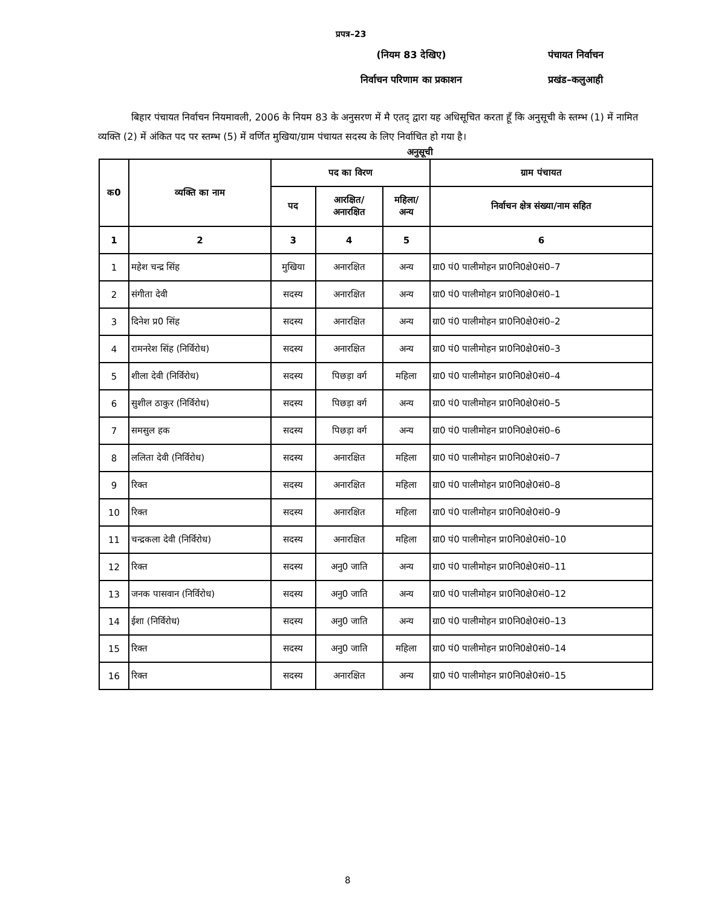प्रपत्र–23
(नियम 83 देखिए)
निर्वाचन परिणाम का प्रकाशन
पंचायत निर्वाचन
प्रखंड–कलुआही
बिहार पंचायत निर्वाचन नियमावली, 2006 के नियम 83 के अनुसरण में मै एतद् द्वारा यह अधिसूचित करता हूँ कि अनुसूची के स्तम्भ (1) में नामित व्यक्ति (2) में अंकित पद पर स्तम्भ (5) में वर्णित मुखिया/ग्राम पंचायत सदस्य के लिए निर्वाचित हो गया है।
अनुसूची
| क0 | व्यक्ति का नाम | पद का विरण | | | ग्राम पंचायत |
| --- | --- | --- | --- | --- | --- |
| | | पद | आरक्षित/ अनारक्षित | महिला/ अन्य | निर्वाचन क्षेत्र संख्या/नाम सहित |
| 1 | 2 | 3 | 4 | 5 | 6 |
| 1 | महेश चन्द्र सिंह | मुखिया | अनारक्षित | अन्य | ग्रा0 पं0 पालीमोहन प्रा0नि0क्षे0सं0–7 |
| 2 | संगीता देवी | सदस्य | अनारक्षित | अन्य | ग्रा0 पं0 पालीमोहन प्रा0नि0क्षे0सं0–1 |
| 3 | दिनेश प्र0 सिंह | सदस्य | अनारक्षित | अन्य | ग्रा0 पं0 पालीमोहन प्रा0नि0क्षे0सं0–2 |
| 4 | रामनरेश सिंह (निर्विरोध) | सदस्य | अनारक्षित | अन्य | ग्रा0 पं0 पालीमोहन प्रा0नि0क्षे0सं0–3 |
| 5 | शीला देवी (निर्विरोध) | सदस्य | पिछड़ा वर्ग | महिला | ग्रा0 पं0 पालीमोहन प्रा0नि0क्षे0सं0–4 |
| 6 | सुशील ठाकुर (निर्विरोध) | सदस्य | पिछड़ा वर्ग | अन्य | ग्रा0 पं0 पालीमोहन प्रा0नि0क्षे0सं0–5 |
| 7 | समसुल हक | सदस्य | पिछड़ा वर्ग | अन्य | ग्रा0 पं0 पालीमोहन प्रा0नि0क्षे0सं0–6 |
| 8 | ललिता देवी (निर्विरोध) | सदस्य | अनारक्षित | महिला | ग्रा0 पं0 पालीमोहन प्रा0नि0क्षे0सं0–7 |
| 9 | रिक्त | सदस्य | अनारक्षित | महिला | ग्रा0 पं0 पालीमोहन प्रा0नि0क्षे0सं0–8 |
| 10 | रिक्त | सदस्य | अनारक्षित | महिला | ग्रा0 पं0 पालीमोहन प्रा0नि0क्षे0सं0–9 |
| 11 | चन्द्रकला देवी (निर्विरोध) | सदस्य | अनारक्षित | महिला | ग्रा0 पं0 पालीमोहन प्रा0नि0क्षे0सं0–10 |
| 12 | रिक्त | सदस्य | अनु0 जाति | अन्य | ग्रा0 पं0 पालीमोहन प्रा0नि0क्षे0सं0–11 |
| 13 | जनक पासवान (निर्विरोध) | सदस्य | अनु0 जाति | अन्य | ग्रा0 पं0 पालीमोहन प्रा0नि0क्षे0सं0–12 |
| 14 | ईशा (निर्विरोध) | सदस्य | अनु0 जाति | अन्य | ग्रा0 पं0 पालीमोहन प्रा0नि0क्षे0सं0–13 |
| 15 | रिक्त | सदस्य | अनु0 जाति | महिला | ग्रा0 पं0 पालीमोहन प्रा0नि0क्षे0सं0–14 |
| 16 | रिक्त | सदस्य | अनारक्षित | अन्य | ग्रा0 पं0 पालीमोहन प्रा0नि0क्षे0सं0–15 |
8